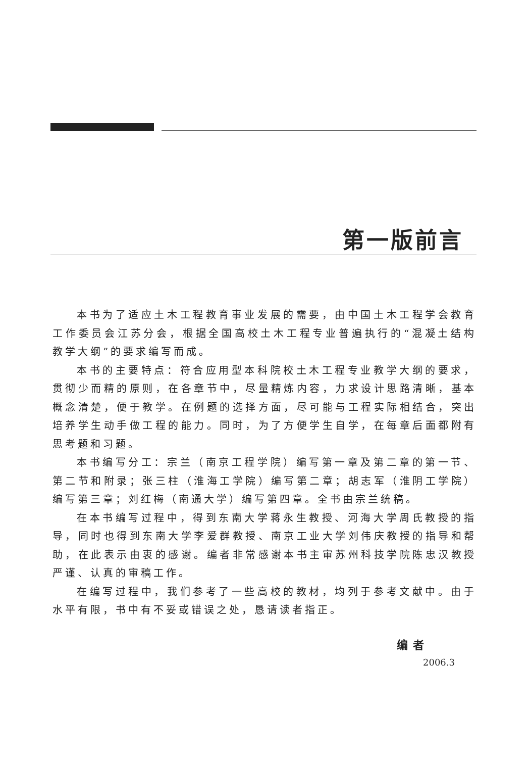第一版前言
本书为了适应土木工程教育事业发展的需要，由中国土木工程学会教育工作委员会江苏分会，根据全国高校土木工程专业普遍执行的“混凝土结构教学大纲”的要求编写而成。
本书的主要特点：符合应用型本科院校土木工程专业教学大纲的要求，贯彻少而精的原则，在各章节中，尽量精炼内容，力求设计思路清晰，基本概念清楚，便于教学。在例题的选择方面，尽可能与工程实际相结合，突出培养学生动手做工程的能力。同时，为了方便学生自学，在每章后面都附有思考题和习题。
本书编写分工：宗兰（南京工程学院）编写第一章及第二章的第一节、第二节和附录；张三柱（淮海工学院）编写第二章；胡志军（淮阴工学院）编写第三章；刘红梅（南通大学）编写第四章。全书由宗兰统稿。
在本书编写过程中，得到东南大学蒋永生教授、河海大学周氏教授的指导，同时也得到东南大学李爱群教授、南京工业大学刘伟庆教授的指导和帮助，在此表示由衷的感谢。编者非常感谢本书主审苏州科技学院陈忠汉教授严谨、认真的审稿工作。
在编写过程中，我们参考了一些高校的教材，均列于参考文献中。由于水平有限，书中有不妥或错误之处，恳请读者指正。
编者
2006.3